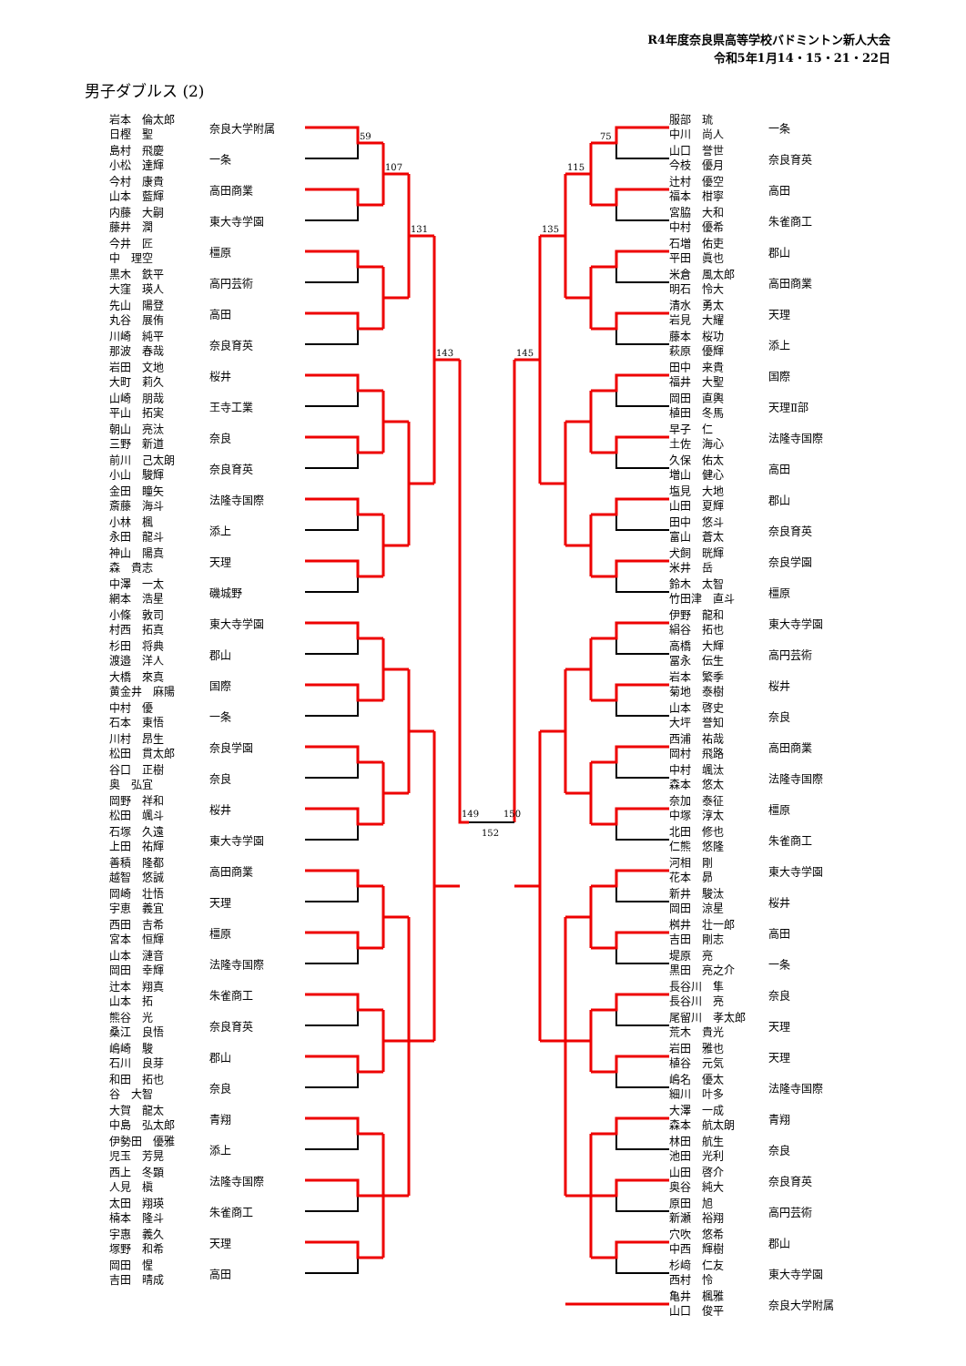R4年度奈良県高等学校バドミントン新人大会
令和5年1月14・15・21・22日
男子ダブルス (2)
岩本　倫太郎
日樫　聖
奈良大学附属
島村　飛慶
小松　達輝
一条
今村　康貴
山本　藍輝
高田商業
内藤　大嗣
藤井　潤
東大寺学園
今井　匠
中　理空
橿原
黒木　鉄平
大窪　瑛人
高円芸術
先山　陽登
丸谷　展侑
高田
川崎　純平
那波　春哉
奈良育英
岩田　文地
大町　莉久
桜井
山崎　朋哉
平山　拓実
王寺工業
朝山　亮汰
三野　新道
奈良
前川　己太朗
小山　駿輝
奈良育英
金田　瞳矢
斎藤　海斗
法隆寺国際
小林　楓
永田　龍斗
添上
神山　陽真
森　貴志
天理
中澤　一太
網本　浩星
磯城野
小條　敦司
村西　拓真
東大寺学園
杉田　将典
渡邉　洋人
郡山
大橋　來真
黄金井　麻陽
国際
中村　優
石本　東悟
一条
川村　昂生
松田　貫太郎
奈良学園
谷口　正樹
奥　弘宜
奈良
岡野　祥和
松田　颯斗
桜井
石塚　久遠
上田　祐輝
東大寺学園
善積　隆都
越智　悠誠
高田商業
岡崎　壮悟
宇恵　義宜
天理
西田　吉希
宮本　恒輝
橿原
山本　漣音
岡田　幸輝
法隆寺国際
辻本　翔真
山本　拓
朱雀商工
熊谷　光
桑江　良悟
奈良育英
嶋崎　駿
石川　良芽
郡山
和田　拓也
谷　大智
奈良
大賀　龍太
中島　弘太郎
青翔
伊勢田　優雅
児玉　芳晃
添上
西上　冬顕
人見　槇
法隆寺国際
太田　翔瑛
楠本　隆斗
朱雀商工
宇惠　義久
塚野　和希
天理
岡田　惺
吉田　晴成
高田
59
107
131
143
149
152
150
145
135
115
75
服部　琉
中川　尚人
一条
山口　誉世
今枝　優月
奈良育英
辻村　優空
福本　柑寧
高田
宮脇　大和
中村　優希
朱雀商工
石増　佑吏
平田　眞也
郡山
米倉　風太郎
明石　怜大
高田商業
清水　勇太
岩見　大耀
天理
藤本　桜功
萩原　優輝
添上
田中　来貴
福井　大聖
国際
岡田　直輿
植田　冬馬
天理Ⅱ部
早子　仁
土佐　海心
法隆寺国際
久保　佑太
増山　健心
高田
塩見　大地
山田　夏輝
郡山
田中　悠斗
富山　蒼太
奈良育英
犬飼　晄輝
米井　岳
奈良学園
鈴木　太智
竹田津　直斗
橿原
伊野　龍和
絹谷　拓也
東大寺学園
高橋　大輝
冨永　伝生
高円芸術
岩本　繁季
菊地　泰樹
桜井
山本　啓史
大坪　誉知
奈良
西浦　祐哉
岡村　飛路
高田商業
中村　颯汰
森本　悠太
法隆寺国際
奈加　泰征
中塚　淳太
橿原
北田　修也
仁熊　悠隆
朱雀商工
河相　剛
花本　昴
東大寺学園
新井　駿汰
岡田　涼星
桜井
桝井　壮一郎
吉田　剛志
高田
堤原　亮
黒田　亮之介
一条
長谷川　隼
長谷川　亮
奈良
尾留川　孝太郎
荒木　貴光
天理
岩田　雅也
植谷　元気
天理
嶋名　優太
細川　叶多
法隆寺国際
大澤　一成
森本　航太朗
青翔
林田　航生
池田　光利
奈良
山田　啓介
奥谷　純大
奈良育英
原田　旭
新瀬　裕翔
高円芸術
穴吹　悠希
中西　輝樹
郡山
杉﨑　仁友
西村　怜
東大寺学園
亀井　楓雅
山口　俊平
奈良大学附属